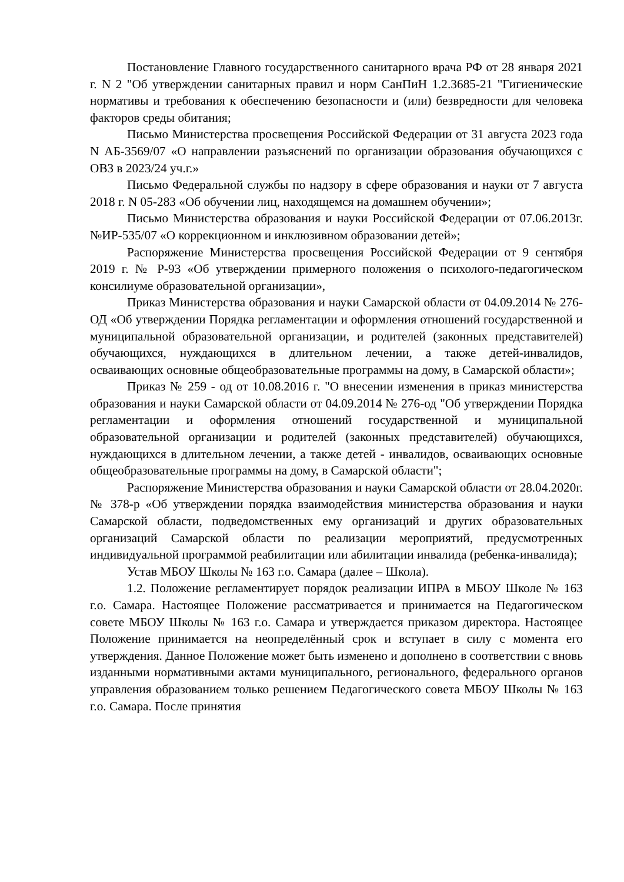Постановление Главного государственного санитарного врача РФ от 28 января 2021 г. N 2 "Об утверждении санитарных правил и норм СанПиН 1.2.3685-21 "Гигиенические нормативы и требования к обеспечению безопасности и (или) безвредности для человека факторов среды обитания;
Письмо Министерства просвещения Российской Федерации от 31 августа 2023 года N АБ-3569/07 «О направлении разъяснений по организации образования обучающихся с ОВЗ в 2023/24 уч.г.»
Письмо Федеральной службы по надзору в сфере образования и науки от 7 августа 2018 г. N 05-283 «Об обучении лиц, находящемся на домашнем обучении»;
Письмо Министерства образования и науки Российской Федерации от 07.06.2013г. №ИР-535/07 «О коррекционном и инклюзивном образовании детей»;
Распоряжение Министерства просвещения Российской Федерации от 9 сентября 2019 г. № Р-93 «Об утверждении примерного положения о психолого-педагогическом консилиуме образовательной организации»,
Приказ Министерства образования и науки Самарской области от 04.09.2014 № 276-ОД «Об утверждении Порядка регламентации и оформления отношений государственной и муниципальной образовательной организации, и родителей (законных представителей) обучающихся, нуждающихся в длительном лечении, а также детей-инвалидов, осваивающих основные общеобразовательные программы на дому, в Самарской области»;
Приказ № 259 - од от 10.08.2016 г. "О внесении изменения в приказ министерства образования и науки Самарской области от 04.09.2014 № 276-од "Об утверждении Порядка регламентации и оформления отношений государственной и муниципальной образовательной организации и родителей (законных представителей) обучающихся, нуждающихся в длительном лечении, а также детей - инвалидов, осваивающих основные общеобразовательные программы на дому, в Самарской области";
Распоряжение Министерства образования и науки Самарской области от 28.04.2020г. № 378-р «Об утверждении порядка взаимодействия министерства образования и науки Самарской области, подведомственных ему организаций и других образовательных организаций Самарской области по реализации мероприятий, предусмотренных индивидуальной программой реабилитации или абилитации инвалида (ребенка-инвалида);
Устав МБОУ Школы № 163 г.о. Самара (далее – Школа).
1.2. Положение регламентирует порядок реализации ИПРА в МБОУ Школе № 163 г.о. Самара. Настоящее Положение рассматривается и принимается на Педагогическом совете МБОУ Школы № 163 г.о. Самара и утверждается приказом директора. Настоящее Положение принимается на неопределённый срок и вступает в силу с момента его утверждения. Данное Положение может быть изменено и дополнено в соответствии с вновь изданными нормативными актами муниципального, регионального, федерального органов управления образованием только решением Педагогического совета МБОУ Школы № 163 г.о. Самара. После принятия